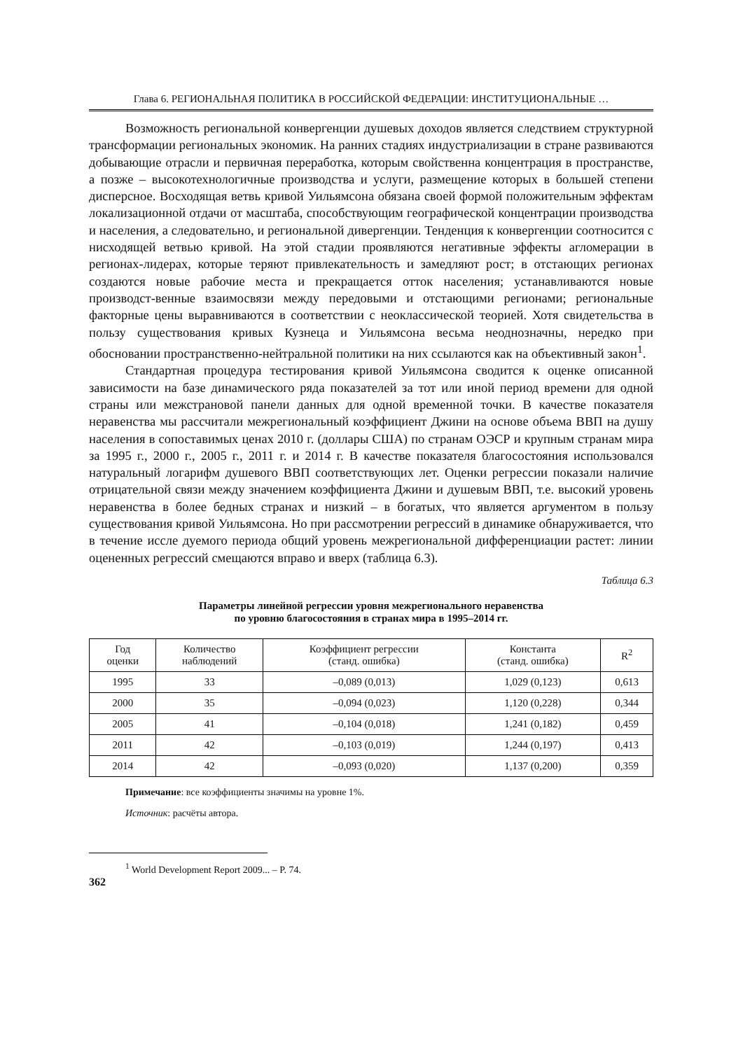Глава 6. РЕГИОНАЛЬНАЯ ПОЛИТИКА В РОССИЙСКОЙ ФЕДЕРАЦИИ: ИНСТИТУЦИОНАЛЬНЫЕ …
Возможность региональной конвергенции душевых доходов является следствием структурной трансформации региональных экономик. На ранних стадиях индустриализации в стране развиваются добывающие отрасли и первичная переработка, которым свойственна концентрация в пространстве, а позже – высокотехнологичные производства и услуги, размещение которых в большей степени дисперсное. Восходящая ветвь кривой Уильямсона обязана своей формой положительным эффектам локализационной отдачи от масштаба, способствующим географической концентрации производства и населения, а следовательно, и региональной дивергенции. Тенденция к конвергенции соотносится с нисходящей ветвью кривой. На этой стадии проявляются негативные эффекты агломерации в регионах-лидерах, которые теряют привлекательность и замедляют рост; в отстающих регионах создаются новые рабочие места и прекращается отток населения; устанавливаются новые производст-венные взаимосвязи между передовыми и отстающими регионами; региональные факторные цены выравниваются в соответствии с неоклассической теорией. Хотя свидетельства в пользу существования кривых Кузнеца и Уильямсона весьма неоднозначны, нередко при обосновании пространственно-нейтральной политики на них ссылаются как на объективный закон<sup>1</sup>.
Стандартная процедура тестирования кривой Уильямсона сводится к оценке описанной зависимости на базе динамического ряда показателей за тот или иной период времени для одной страны или межстрановой панели данных для одной временной точки. В качестве показателя неравенства мы рассчитали межрегиональный коэффициент Джини на основе объема ВВП на душу населения в сопоставимых ценах 2010 г. (доллары США) по странам ОЭСР и крупным странам мира за 1995 г., 2000 г., 2005 г., 2011 г. и 2014 г. В качестве показателя благосостояния использовался натуральный логарифм душевого ВВП соответствующих лет. Оценки регрессии показали наличие отрицательной связи между значением коэффициента Джини и душевым ВВП, т.е. высокий уровень неравенства в более бедных странах и низкий – в богатых, что является аргументом в пользу существования кривой Уильямсона. Но при рассмотрении регрессий в динамике обнаруживается, что в течение иссле дуемого периода общий уровень межрегиональной дифференциации растет: линии оцененных регрессий смещаются вправо и вверх (таблица 6.3).
Таблица 6.3
Параметры линейной регрессии уровня межрегионального неравенства
по уровню благосостояния в странах мира в 1995–2014 гг.
| Год оценки | Количество наблюдений | Коэффициент регрессии (станд. ошибка) | Константа (станд. ошибка) | R<sup>2</sup> |
| --- | --- | --- | --- | --- |
| 1995 | 33 | –0,089 (0,013) | 1,029 (0,123) | 0,613 |
| 2000 | 35 | –0,094 (0,023) | 1,120 (0,228) | 0,344 |
| 2005 | 41 | –0,104 (0,018) | 1,241 (0,182) | 0,459 |
| 2011 | 42 | –0,103 (0,019) | 1,244 (0,197) | 0,413 |
| 2014 | 42 | –0,093 (0,020) | 1,137 (0,200) | 0,359 |
Примечание: все коэффициенты значимы на уровне 1%.
Источник: расчёты автора.
<sup>1</sup> World Development Report 2009... – P. 74.
362